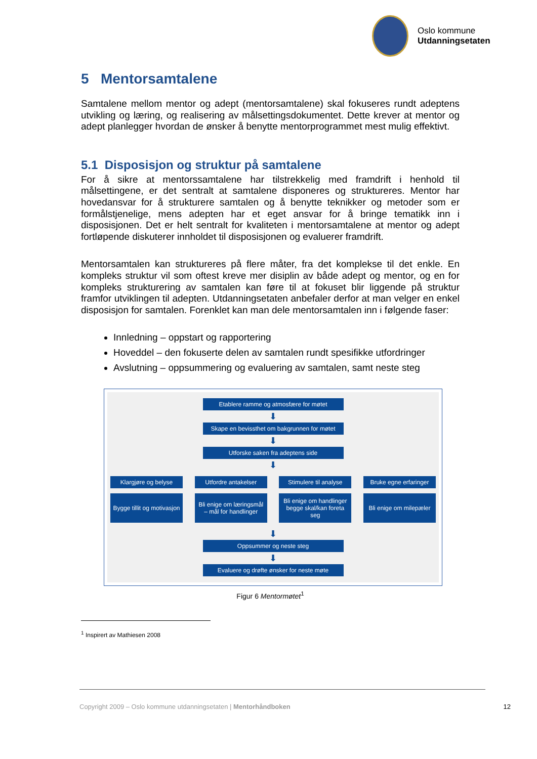Oslo kommune
Utdanningsetaten
5 Mentorsamtalene
Samtalene mellom mentor og adept (mentorsamtalene) skal fokuseres rundt adeptens utvikling og læring, og realisering av målsettingsdokumentet. Dette krever at mentor og adept planlegger hvordan de ønsker å benytte mentorprogrammet mest mulig effektivt.
5.1 Disposisjon og struktur på samtalene
For å sikre at mentorssamtalene har tilstrekkelig med framdrift i henhold til målsettingene, er det sentralt at samtalene disponeres og struktureres. Mentor har hovedansvar for å strukturere samtalen og å benytte teknikker og metoder som er formålstjenelige, mens adepten har et eget ansvar for å bringe tematikk inn i disposisjonen. Det er helt sentralt for kvaliteten i mentorsamtalene at mentor og adept fortløpende diskuterer innholdet til disposisjonen og evaluerer framdrift.
Mentorsamtalen kan struktureres på flere måter, fra det komplekse til det enkle. En kompleks struktur vil som oftest kreve mer disiplin av både adept og mentor, og en for kompleks strukturering av samtalen kan føre til at fokuset blir liggende på struktur framfor utviklingen til adepten. Utdanningsetaten anbefaler derfor at man velger en enkel disposisjon for samtalen. Forenklet kan man dele mentorsamtalen inn i følgende faser:
Innledning – oppstart og rapportering
Hoveddel – den fokuserte delen av samtalen rundt spesifikke utfordringer
Avslutning – oppsummering og evaluering av samtalen, samt neste steg
Etablere ramme og atmosfære for møtet
⬇
Skape en bevissthet om bakgrunnen for møtet
⬇
Utforske saken fra adeptens side
⬇
Klargjøre og belyse
Utfordre antakelser
Stimulere til analyse
Bruke egne erfaringer
Bygge tillit og motivasjon
Bli enige om læringsmål – mål for handlinger
Bli enige om handlinger begge skal/kan foreta seg
Bli enige om milepæler
⬇
Oppsummer og neste steg
⬇
Evaluere og drøfte ønsker for neste møte
Figur 6 Mentormøtet<sup>1</sup>
<sup>1</sup> Inspirert av Mathiesen 2008
Copyright 2009 – Oslo kommune utdanningsetaten | Mentorhåndboken 12